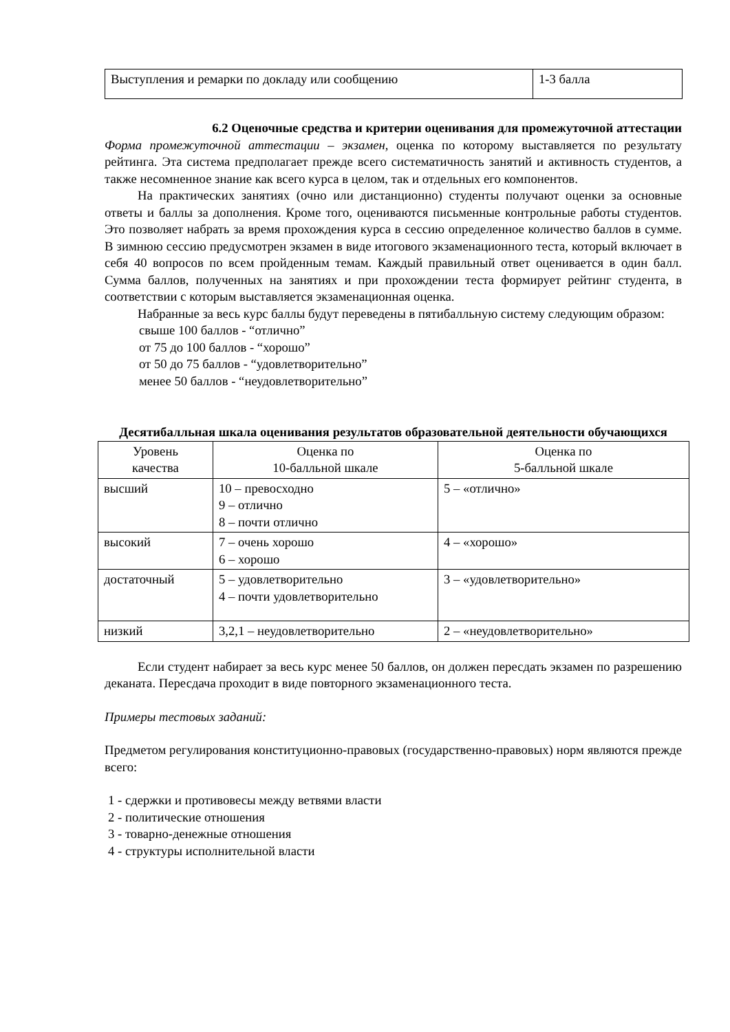| Выступления и ремарки по докладу или сообщению | 1-3 балла |
6.2 Оценочные средства и критерии оценивания для промежуточной аттестации
Форма промежуточной аттестации – экзамен, оценка по которому выставляется по результату рейтинга. Эта система предполагает прежде всего систематичность занятий и активность студентов, а также несомненное знание как всего курса в целом, так и отдельных его компонентов.
На практических занятиях (очно или дистанционно) студенты получают оценки за основные ответы и баллы за дополнения. Кроме того, оцениваются письменные контрольные работы студентов. Это позволяет набрать за время прохождения курса в сессию определенное количество баллов в сумме. В зимнюю сессию предусмотрен экзамен в виде итогового экзаменационного теста, который включает в себя 40 вопросов по всем пройденным темам. Каждый правильный ответ оценивается в один балл. Сумма баллов, полученных на занятиях и при прохождении теста формирует рейтинг студента, в соответствии с которым выставляется экзаменационная оценка.
Набранные за весь курс баллы будут переведены в пятибалльную систему следующим образом:
свыше 100 баллов - “отлично”
от 75 до 100 баллов - “хорошо”
от 50 до 75 баллов - “удовлетворительно”
менее 50 баллов - “неудовлетворительно”
Десятибалльная шкала оценивания результатов образовательной деятельности обучающихся
| Уровень качества | Оценка по 10-балльной шкале | Оценка по 5-балльной шкале |
| высший | 10 – превосходно 9 – отлично 8 – почти отлично | 5 – «отлично» |
| высокий | 7 – очень хорошо 6 – хорошо | 4 – «хорошо» |
| достаточный | 5 – удовлетворительно 4 – почти удовлетворительно | 3 – «удовлетворительно» |
| низкий | 3,2,1 – неудовлетворительно | 2 – «неудовлетворительно» |
Если студент набирает за весь курс менее 50 баллов, он должен пересдать экзамен по разрешению деканата. Пересдача проходит в виде повторного экзаменационного теста.
Примеры тестовых заданий:
Предметом регулирования конституционно-правовых (государственно-правовых) норм являются прежде всего:
1 - сдержки и противовесы между ветвями власти
2 - политические отношения
3 - товарно-денежные отношения
4 - структуры исполнительной власти